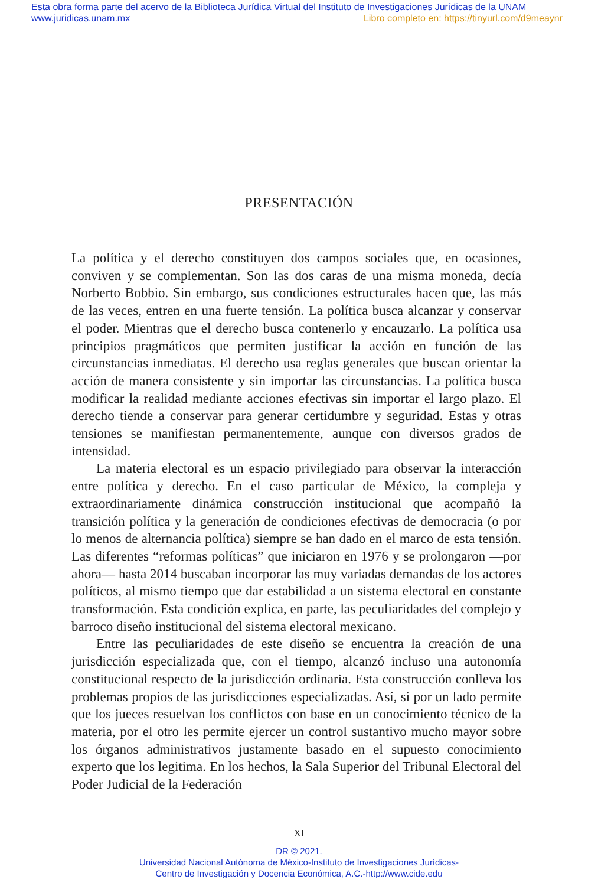Esta obra forma parte del acervo de la Biblioteca Jurídica Virtual del Instituto de Investigaciones Jurídicas de la UNAM
www.juridicas.unam.mx Libro completo en: https://tinyurl.com/d9meaynr
PRESENTACIÓN
La política y el derecho constituyen dos campos sociales que, en ocasiones, conviven y se complementan. Son las dos caras de una misma moneda, decía Norberto Bobbio. Sin embargo, sus condiciones estructurales hacen que, las más de las veces, entren en una fuerte tensión. La política busca alcanzar y conservar el poder. Mientras que el derecho busca contenerlo y encauzarlo. La política usa principios pragmáticos que permiten justificar la acción en función de las circunstancias inmediatas. El derecho usa reglas generales que buscan orientar la acción de manera consistente y sin importar las circunstancias. La política busca modificar la realidad mediante acciones efectivas sin importar el largo plazo. El derecho tiende a conservar para generar certidumbre y seguridad. Estas y otras tensiones se manifiestan permanentemente, aunque con diversos grados de intensidad.
La materia electoral es un espacio privilegiado para observar la interacción entre política y derecho. En el caso particular de México, la compleja y extraordinariamente dinámica construcción institucional que acompañó la transición política y la generación de condiciones efectivas de democracia (o por lo menos de alternancia política) siempre se han dado en el marco de esta tensión. Las diferentes “reformas políticas” que iniciaron en 1976 y se prolongaron —por ahora— hasta 2014 buscaban incorporar las muy variadas demandas de los actores políticos, al mismo tiempo que dar estabilidad a un sistema electoral en constante transformación. Esta condición explica, en parte, las peculiaridades del complejo y barroco diseño institucional del sistema electoral mexicano.
Entre las peculiaridades de este diseño se encuentra la creación de una jurisdicción especializada que, con el tiempo, alcanzó incluso una autonomía constitucional respecto de la jurisdicción ordinaria. Esta construcción conlleva los problemas propios de las jurisdicciones especializadas. Así, si por un lado permite que los jueces resuelvan los conflictos con base en un conocimiento técnico de la materia, por el otro les permite ejercer un control sustantivo mucho mayor sobre los órganos administrativos justamente basado en el supuesto conocimiento experto que los legitima. En los hechos, la Sala Superior del Tribunal Electoral del Poder Judicial de la Federación
XI
DR © 2021.
Universidad Nacional Autónoma de México-Instituto de Investigaciones Jurídicas-
Centro de Investigación y Docencia Económica, A.C.-http://www.cide.edu